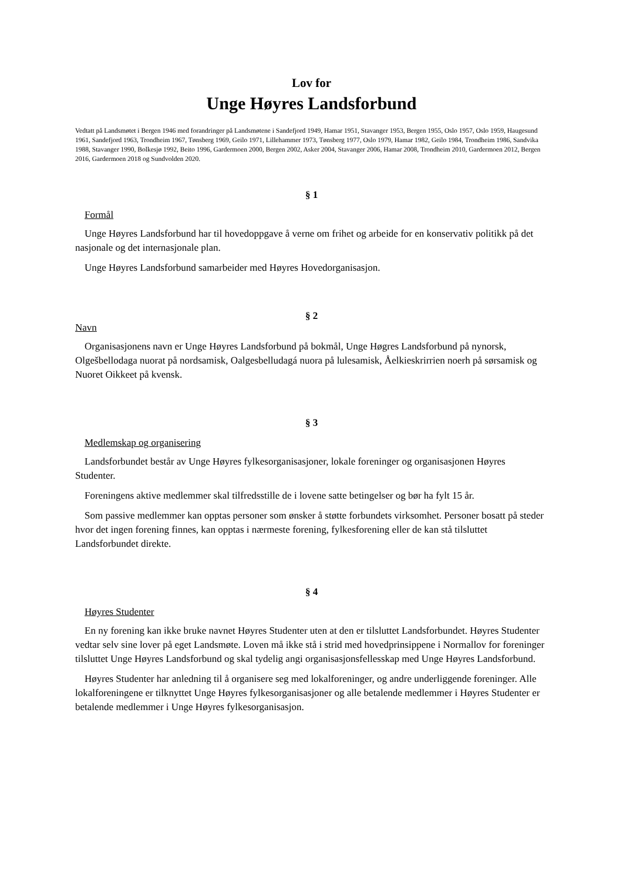Lov for
Unge Høyres Landsforbund
Vedtatt på Landsmøtet i Bergen 1946 med forandringer på Landsmøtene i Sandefjord 1949, Hamar 1951, Stavanger 1953, Bergen 1955, Oslo 1957, Oslo 1959, Haugesund 1961, Sandefjord 1963, Trondheim 1967, Tønsberg 1969, Geilo 1971, Lillehammer 1973, Tønsberg 1977, Oslo 1979, Hamar 1982, Geilo 1984, Trondheim 1986, Sandvika 1988, Stavanger 1990, Bolkesjø 1992, Beito 1996, Gardermoen 2000, Bergen 2002, Asker 2004, Stavanger 2006, Hamar 2008, Trondheim 2010, Gardermoen 2012, Bergen 2016, Gardermoen 2018 og Sundvolden 2020.
§ 1
Formål
Unge Høyres Landsforbund har til hovedoppgave å verne om frihet og arbeide for en konservativ politikk på det nasjonale og det internasjonale plan.
Unge Høyres Landsforbund samarbeider med Høyres Hovedorganisasjon.
§ 2
Navn
Organisasjonens navn er Unge Høyres Landsforbund på bokmål, Unge Høgres Landsforbund på nynorsk, Olgešbellodaga nuorat på nordsamisk, Oalgesbelludagá nuora på lulesamisk, Åelkieskrirrien noerh på sørsamisk og Nuoret Oikkeet på kvensk.
§ 3
Medlemskap og organisering
Landsforbundet består av Unge Høyres fylkesorganisasjoner, lokale foreninger og organisasjonen Høyres Studenter.
Foreningens aktive medlemmer skal tilfredsstille de i lovene satte betingelser og bør ha fylt 15 år.
Som passive medlemmer kan opptas personer som ønsker å støtte forbundets virksomhet. Personer bosatt på steder hvor det ingen forening finnes, kan opptas i nærmeste forening, fylkesforening eller de kan stå tilsluttet Landsforbundet direkte.
§ 4
Høyres Studenter
En ny forening kan ikke bruke navnet Høyres Studenter uten at den er tilsluttet Landsforbundet. Høyres Studenter vedtar selv sine lover på eget Landsmøte. Loven må ikke stå i strid med hovedprinsippene i Normallov for foreninger tilsluttet Unge Høyres Landsforbund og skal tydelig angi organisasjonsfellesskap med Unge Høyres Landsforbund.
Høyres Studenter har anledning til å organisere seg med lokalforeninger, og andre underliggende foreninger. Alle lokalforeningene er tilknyttet Unge Høyres fylkesorganisasjoner og alle betalende medlemmer i Høyres Studenter er betalende medlemmer i Unge Høyres fylkesorganisasjon.